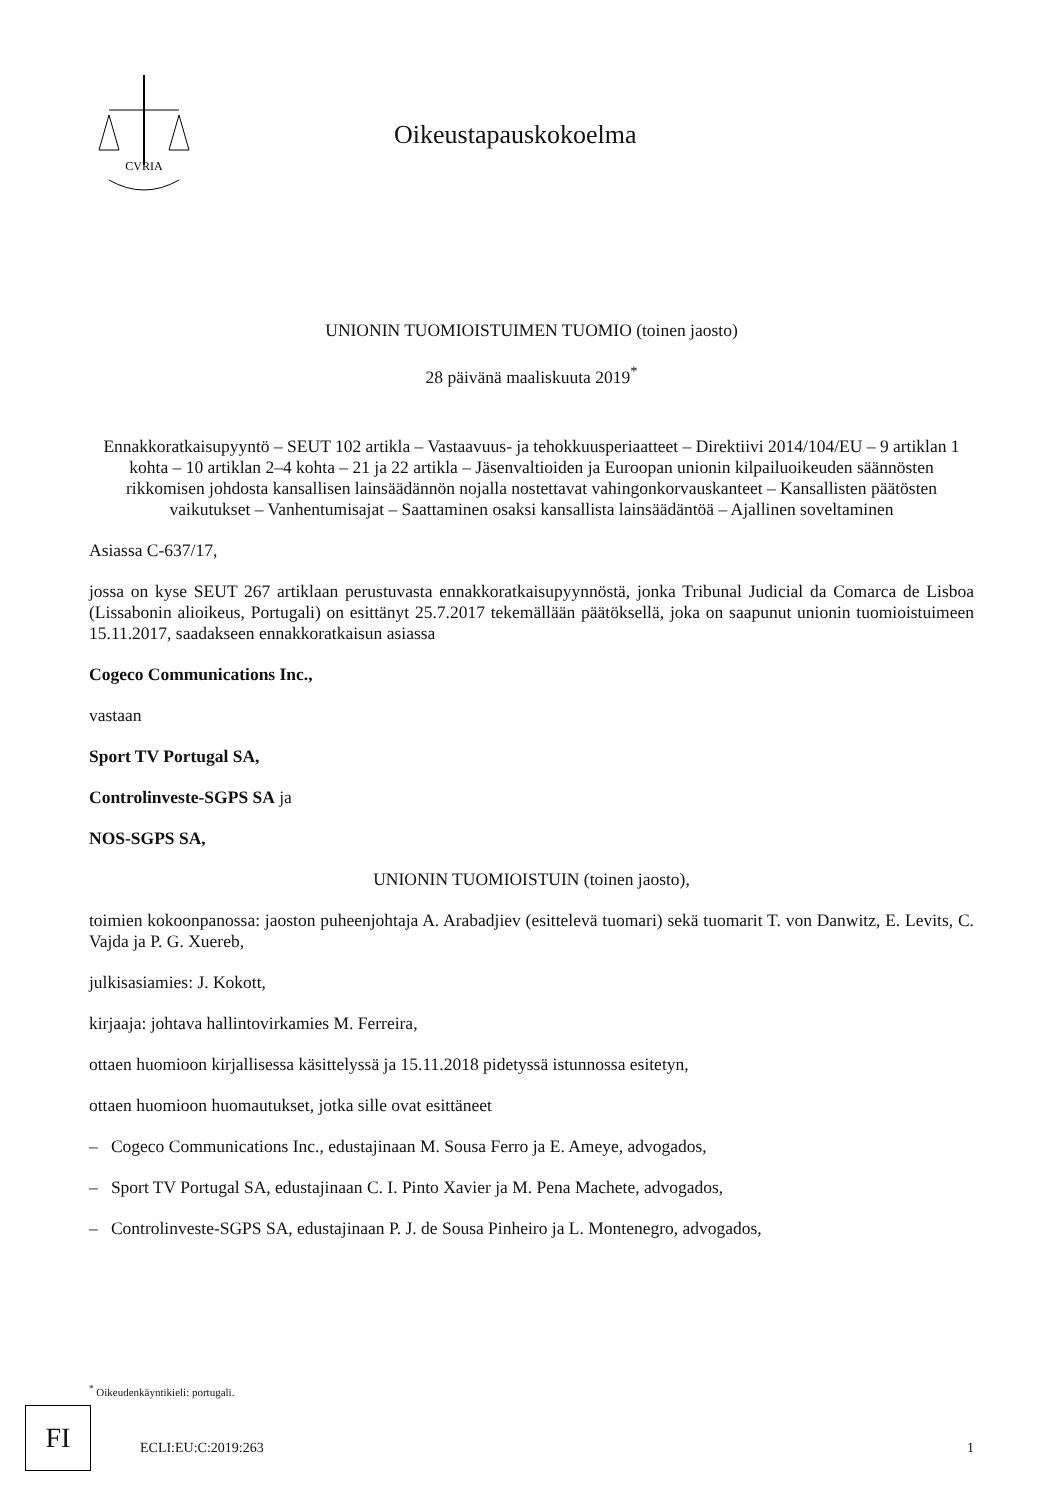CVRIA
Oikeustapauskokoelma
UNIONIN TUOMIOISTUIMEN TUOMIO (toinen jaosto)
28 päivänä maaliskuuta 2019<sup>*</sup>
Ennakkoratkaisupyyntö – SEUT 102 artikla – Vastaavuus- ja tehokkuusperiaatteet – Direktiivi 2014/104/EU – 9 artiklan 1 kohta – 10 artiklan 2–4 kohta – 21 ja 22 artikla – Jäsenvaltioiden ja Euroopan unionin kilpailuoikeuden säännösten rikkomisen johdosta kansallisen lainsäädännön nojalla nostettavat vahingonkorvauskanteet – Kansallisten päätösten vaikutukset – Vanhentumisajat – Saattaminen osaksi kansallista lainsäädäntöä – Ajallinen soveltaminen
Asiassa C-637/17,
jossa on kyse SEUT 267 artiklaan perustuvasta ennakkoratkaisupyynnöstä, jonka Tribunal Judicial da Comarca de Lisboa (Lissabonin alioikeus, Portugali) on esittänyt 25.7.2017 tekemällään päätöksellä, joka on saapunut unionin tuomioistuimeen 15.11.2017, saadakseen ennakkoratkaisun asiassa
Cogeco Communications Inc.,
vastaan
Sport TV Portugal SA,
Controlinveste-SGPS SA ja
NOS-SGPS SA,
UNIONIN TUOMIOISTUIN (toinen jaosto),
toimien kokoonpanossa: jaoston puheenjohtaja A. Arabadjiev (esittelevä tuomari) sekä tuomarit T. von Danwitz, E. Levits, C. Vajda ja P. G. Xuereb,
julkisasiamies: J. Kokott,
kirjaaja: johtava hallintovirkamies M. Ferreira,
ottaen huomioon kirjallisessa käsittelyssä ja 15.11.2018 pidetyssä istunnossa esitetyn,
ottaen huomioon huomautukset, jotka sille ovat esittäneet
– Cogeco Communications Inc., edustajinaan M. Sousa Ferro ja E. Ameye, advogados,
– Sport TV Portugal SA, edustajinaan C. I. Pinto Xavier ja M. Pena Machete, advogados,
– Controlinveste-SGPS SA, edustajinaan P. J. de Sousa Pinheiro ja L. Montenegro, advogados,
<sup>*</sup> Oikeudenkäyntikieli: portugali.
FI
ECLI:EU:C:2019:263 1